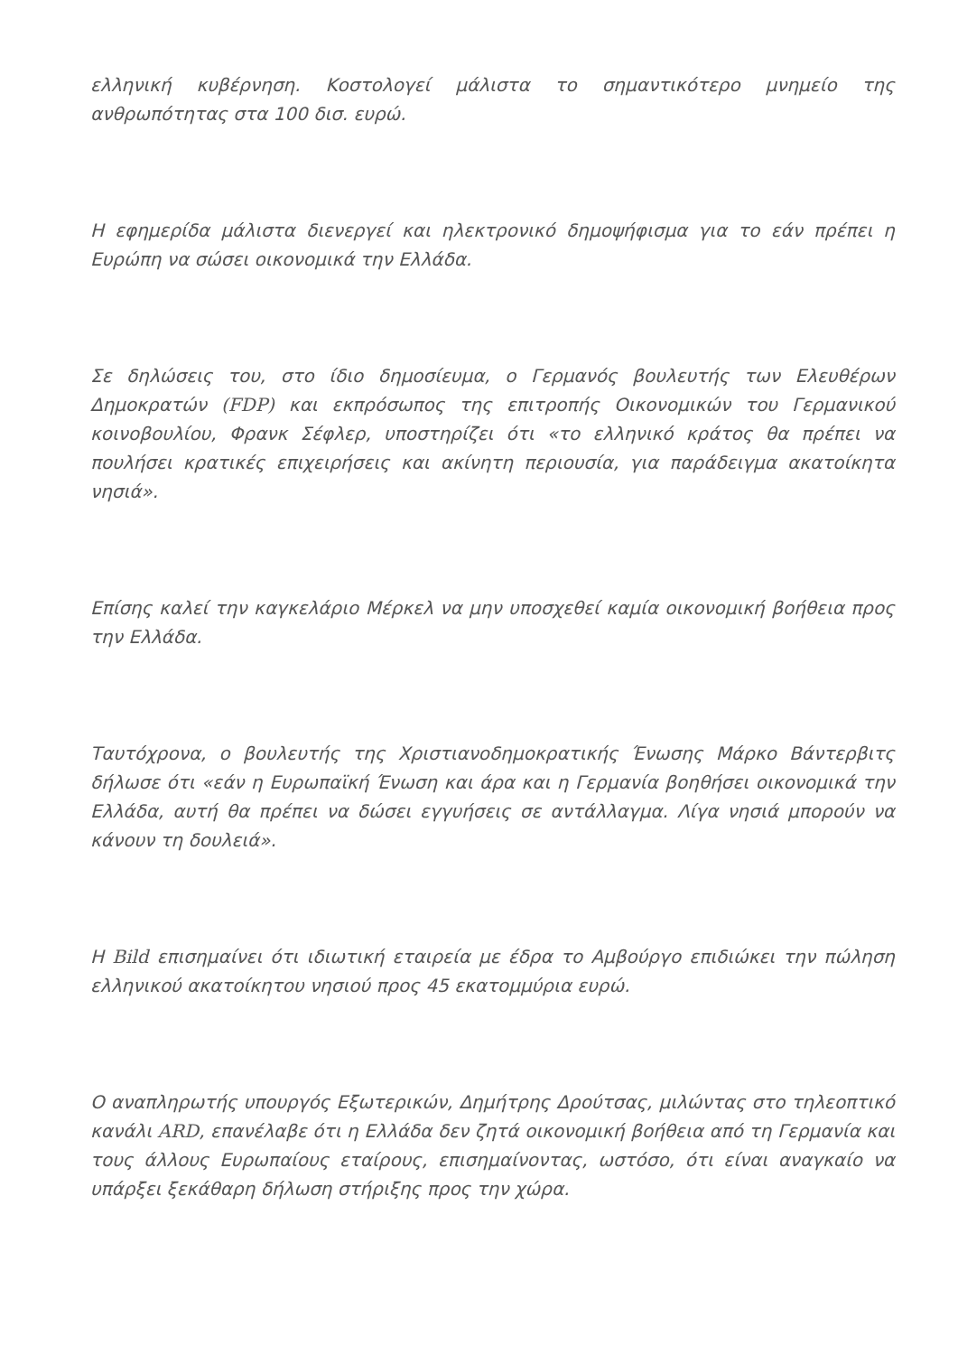ελληνική κυβέρνηση. Κοστολογεί μάλιστα το σημαντικότερο μνημείο της ανθρωπότητας στα 100 δισ. ευρώ.
Η εφημερίδα μάλιστα διενεργεί και ηλεκτρονικό δημοψήφισμα για το εάν πρέπει η Ευρώπη να σώσει οικονομικά την Ελλάδα.
Σε δηλώσεις του, στο ίδιο δημοσίευμα, ο Γερμανός βουλευτής των Ελευθέρων Δημοκρατών (FDP) και εκπρόσωπος της επιτροπής Οικονομικών του Γερμανικού κοινοβουλίου, Φρανκ Σέφλερ, υποστηρίζει ότι «το ελληνικό κράτος θα πρέπει να πουλήσει κρατικές επιχειρήσεις και ακίνητη περιουσία, για παράδειγμα ακατοίκητα νησιά».
Επίσης καλεί την καγκελάριο Μέρκελ να μην υποσχεθεί καμία οικονομική βοήθεια προς την Ελλάδα.
Ταυτόχρονα, ο βουλευτής της Χριστιανοδημοκρατικής Ένωσης Μάρκο Βάντερβιτς δήλωσε ότι «εάν η Ευρωπαϊκή Ένωση και άρα και η Γερμανία βοηθήσει οικονομικά την Ελλάδα, αυτή θα πρέπει να δώσει εγγυήσεις σε αντάλλαγμα. Λίγα νησιά μπορούν να κάνουν τη δουλειά».
Η Bild επισημαίνει ότι ιδιωτική εταιρεία με έδρα το Αμβούργο επιδιώκει την πώληση ελληνικού ακατοίκητου νησιού προς 45 εκατομμύρια ευρώ.
Ο αναπληρωτής υπουργός Εξωτερικών, Δημήτρης Δρούτσας, μιλώντας στο τηλεοπτικό κανάλι ARD, επανέλαβε ότι η Ελλάδα δεν ζητά οικονομική βοήθεια από τη Γερμανία και τους άλλους Ευρωπαίους εταίρους, επισημαίνοντας, ωστόσο, ότι είναι αναγκαίο να υπάρξει ξεκάθαρη δήλωση στήριξης προς την χώρα.